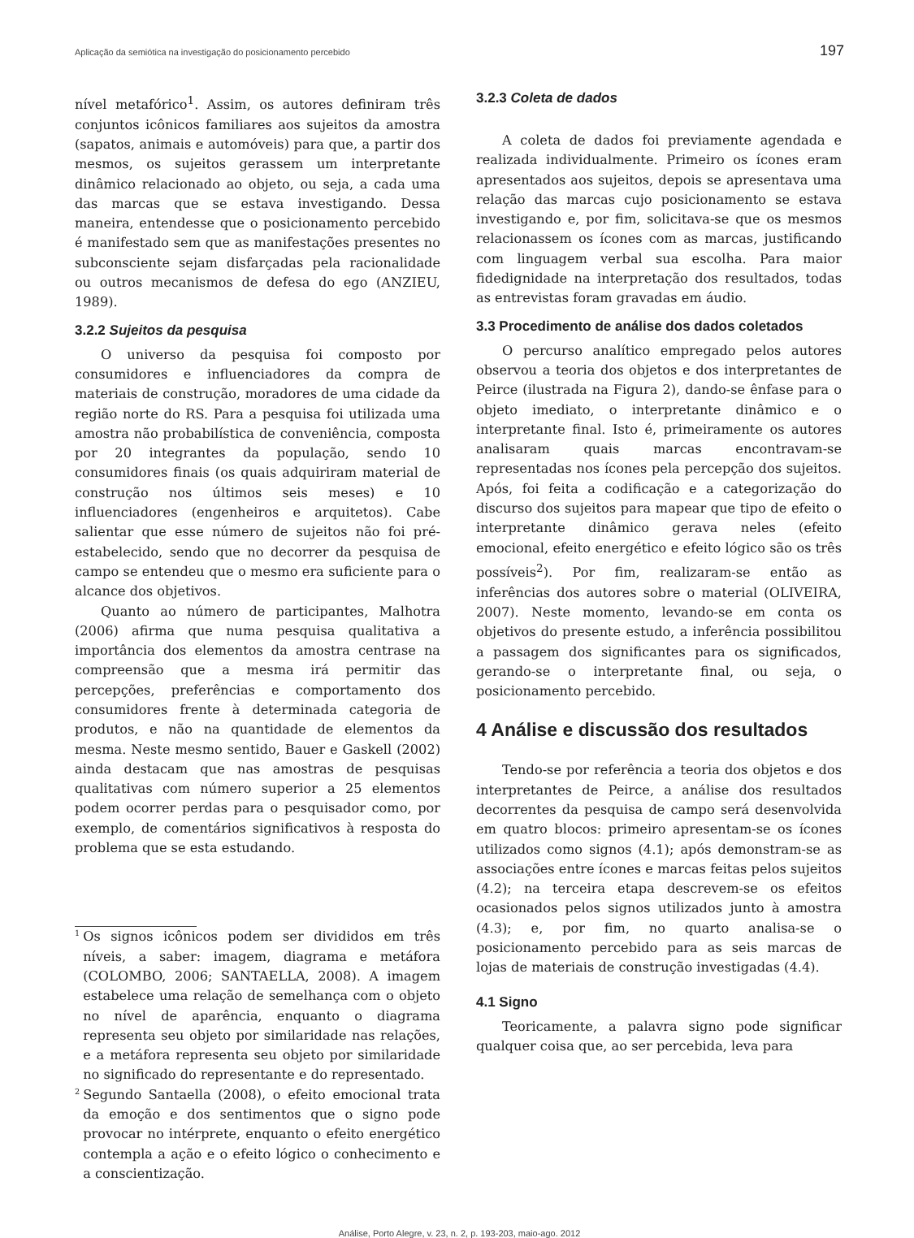Aplicação da semiótica na investigação do posicionamento percebido 197
nível metafórico<sup>1</sup>. Assim, os autores definiram três conjuntos icônicos familiares aos sujeitos da amostra (sapatos, animais e automóveis) para que, a partir dos mesmos, os sujeitos gerassem um interpretante dinâmico relacionado ao objeto, ou seja, a cada uma das marcas que se estava investigando. Dessa maneira, entendesse que o posicionamento percebido é manifestado sem que as manifestações presentes no subconsciente sejam disfarçadas pela racionalidade ou outros mecanismos de defesa do ego (ANZIEU, 1989).
3.2.2 Sujeitos da pesquisa
O universo da pesquisa foi composto por consumidores e influenciadores da compra de materiais de construção, moradores de uma cidade da região norte do RS. Para a pesquisa foi utilizada uma amostra não probabilística de conveniência, composta por 20 integrantes da população, sendo 10 consumidores finais (os quais adquiriram material de construção nos últimos seis meses) e 10 influenciadores (engenheiros e arquitetos). Cabe salientar que esse número de sujeitos não foi pré-estabelecido, sendo que no decorrer da pesquisa de campo se entendeu que o mesmo era suficiente para o alcance dos objetivos.
Quanto ao número de participantes, Malhotra (2006) afirma que numa pesquisa qualitativa a importância dos elementos da amostra centrase na compreensão que a mesma irá permitir das percepções, preferências e comportamento dos consumidores frente à determinada categoria de produtos, e não na quantidade de elementos da mesma. Neste mesmo sentido, Bauer e Gaskell (2002) ainda destacam que nas amostras de pesquisas qualitativas com número superior a 25 elementos podem ocorrer perdas para o pesquisador como, por exemplo, de comentários significativos à resposta do problema que se esta estudando.
<sup>1</sup>
Os signos icônicos podem ser divididos em três níveis, a saber: imagem, diagrama e metáfora (COLOMBO, 2006; SANTAELLA, 2008). A imagem estabelece uma relação de semelhança com o objeto no nível de aparência, enquanto o diagrama representa seu objeto por similaridade nas relações, e a metáfora representa seu objeto por similaridade no significado do representante e do representado.
<sup>2</sup>
Segundo Santaella (2008), o efeito emocional trata da emoção e dos sentimentos que o signo pode provocar no intérprete, enquanto o efeito energético contempla a ação e o efeito lógico o conhecimento e a conscientização.
3.2.3 Coleta de dados
A coleta de dados foi previamente agendada e realizada individualmente. Primeiro os ícones eram apresentados aos sujeitos, depois se apresentava uma relação das marcas cujo posicionamento se estava investigando e, por fim, solicitava-se que os mesmos relacionassem os ícones com as marcas, justificando com linguagem verbal sua escolha. Para maior fidedignidade na interpretação dos resultados, todas as entrevistas foram gravadas em áudio.
3.3 Procedimento de análise dos dados coletados
O percurso analítico empregado pelos autores observou a teoria dos objetos e dos interpretantes de Peirce (ilustrada na Figura 2), dando-se ênfase para o objeto imediato, o interpretante dinâmico e o interpretante final. Isto é, primeiramente os autores analisaram quais marcas encontravam-se representadas nos ícones pela percepção dos sujeitos. Após, foi feita a codificação e a categorização do discurso dos sujeitos para mapear que tipo de efeito o interpretante dinâmico gerava neles (efeito emocional, efeito energético e efeito lógico são os três possíveis<sup>2</sup>). Por fim, realizaram-se então as inferências dos autores sobre o material (OLIVEIRA, 2007). Neste momento, levando-se em conta os objetivos do presente estudo, a inferência possibilitou a passagem dos significantes para os significados, gerando-se o interpretante final, ou seja, o posicionamento percebido.
4 Análise e discussão dos resultados
Tendo-se por referência a teoria dos objetos e dos interpretantes de Peirce, a análise dos resultados decorrentes da pesquisa de campo será desenvolvida em quatro blocos: primeiro apresentam-se os ícones utilizados como signos (4.1); após demonstram-se as associações entre ícones e marcas feitas pelos sujeitos (4.2); na terceira etapa descrevem-se os efeitos ocasionados pelos signos utilizados junto à amostra (4.3); e, por fim, no quarto analisa-se o posicionamento percebido para as seis marcas de lojas de materiais de construção investigadas (4.4).
4.1 Signo
Teoricamente, a palavra signo pode significar qualquer coisa que, ao ser percebida, leva para
Análise, Porto Alegre, v. 23, n. 2, p. 193-203, maio-ago. 2012